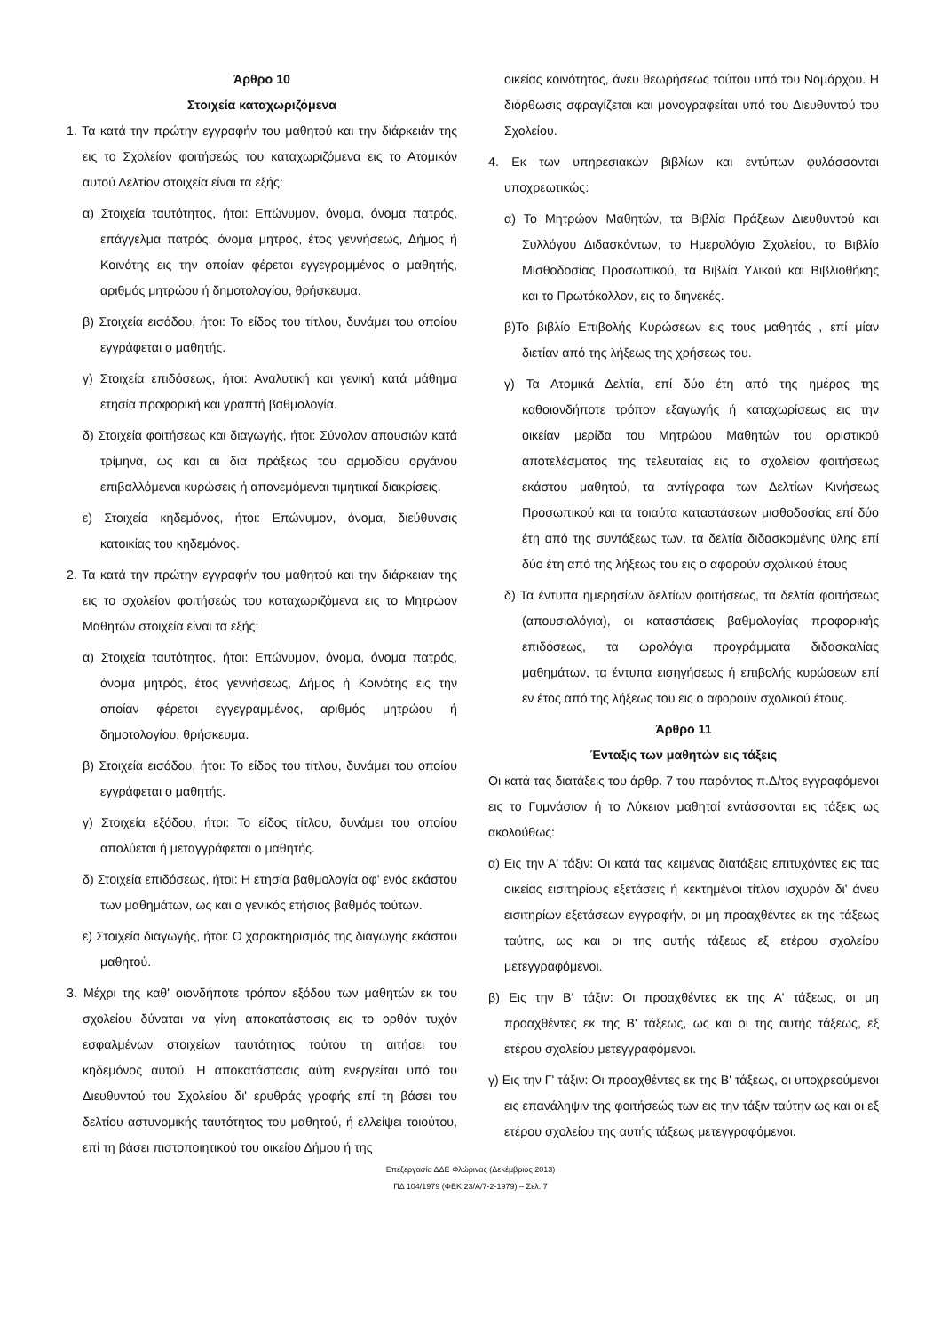Άρθρο 10
Στοιχεία καταχωριζόμενα
1. Τα κατά την πρώτην εγγραφήν του μαθητού και την διάρκειάν της εις το Σχολείον φοιτήσεώς του καταχωριζόμενα εις το Ατομικόν αυτού Δελτίον στοιχεία είναι τα εξής:
α) Στοιχεία ταυτότητος, ήτοι: Επώνυμον, όνομα, όνομα πατρός, επάγγελμα πατρός, όνομα μητρός, έτος γεννήσεως, Δήμος ή Κοινότης εις την οποίαν φέρεται εγγεγραμμένος ο μαθητής, αριθμός μητρώου ή δημοτολογίου, θρήσκευμα.
β) Στοιχεία εισόδου, ήτοι: Το είδος του τίτλου, δυνάμει του οποίου εγγράφεται ο μαθητής.
γ) Στοιχεία επιδόσεως, ήτοι: Αναλυτική και γενική κατά μάθημα ετησία προφορική και γραπτή βαθμολογία.
δ) Στοιχεία φοιτήσεως και διαγωγής, ήτοι: Σύνολον απουσιών κατά τρίμηνα, ως και αι δια πράξεως του αρμοδίου οργάνου επιβαλλόμεναι κυρώσεις ή απονεμόμεναι τιμητικαί διακρίσεις.
ε) Στοιχεία κηδεμόνος, ήτοι: Επώνυμον, όνομα, διεύθυνσις κατοικίας του κηδεμόνος.
2. Τα κατά την πρώτην εγγραφήν του μαθητού και την διάρκειαν της εις το σχολείον φοιτήσεώς του καταχωριζόμενα εις το Μητρώον Μαθητών στοιχεία είναι τα εξής:
α) Στοιχεία ταυτότητος, ήτοι: Επώνυμον, όνομα, όνομα πατρός, όνομα μητρός, έτος γεννήσεως, Δήμος ή Κοινότης εις την οποίαν φέρεται εγγεγραμμένος, αριθμός μητρώου ή δημοτολογίου, θρήσκευμα.
β) Στοιχεία εισόδου, ήτοι: Το είδος του τίτλου, δυνάμει του οποίου εγγράφεται ο μαθητής.
γ) Στοιχεία εξόδου, ήτοι: Το είδος τίτλου, δυνάμει του οποίου απολύεται ή μεταγγράφεται ο μαθητής.
δ) Στοιχεία επιδόσεως, ήτοι: Η ετησία βαθμολογία αφ' ενός εκάστου των μαθημάτων, ως και ο γενικός ετήσιος βαθμός τούτων.
ε) Στοιχεία διαγωγής, ήτοι: Ο χαρακτηρισμός της διαγωγής εκάστου μαθητού.
3. Μέχρι της καθ' οιονδήποτε τρόπον εξόδου των μαθητών εκ του σχολείου δύναται να γίνη αποκατάστασις εις το ορθόν τυχόν εσφαλμένων στοιχείων ταυτότητος τούτου τη αιτήσει του κηδεμόνος αυτού. Η αποκατάστασις αύτη ενεργείται υπό του Διευθυντού του Σχολείου δι' ερυθράς γραφής επί τη βάσει του δελτίου αστυνομικής ταυτότητος του μαθητού, ή ελλείψει τοιούτου, επί τη βάσει πιστοποιητικού του οικείου Δήμου ή της
οικείας κοινότητος, άνευ θεωρήσεως τούτου υπό του Νομάρχου. Η διόρθωσις σφραγίζεται και μονογραφείται υπό του Διευθυντού του Σχολείου.
4. Εκ των υπηρεσιακών βιβλίων και εντύπων φυλάσσονται υποχρεωτικώς:
α) Το Μητρώον Μαθητών, τα Βιβλία Πράξεων Διευθυντού και Συλλόγου Διδασκόντων, το Ημερολόγιο Σχολείου, το Βιβλίο Μισθοδοσίας Προσωπικού, τα Βιβλία Υλικού και Βιβλιοθήκης και το Πρωτόκολλον, εις το διηνεκές.
β)Το βιβλίο Επιβολής Κυρώσεων εις τους μαθητάς , επί μίαν διετίαν από της λήξεως της χρήσεως του.
γ) Τα Ατομικά Δελτία, επί δύο έτη από της ημέρας της καθοιονδήποτε τρόπον εξαγωγής ή καταχωρίσεως εις την οικείαν μερίδα του Μητρώου Μαθητών του οριστικού αποτελέσματος της τελευταίας εις το σχολείον φοιτήσεως εκάστου μαθητού, τα αντίγραφα των Δελτίων Κινήσεως Προσωπικού και τα τοιαύτα καταστάσεων μισθοδοσίας επί δύο έτη από της συντάξεως των, τα δελτία διδασκομένης ύλης επί δύο έτη από της λήξεως του εις ο αφορούν σχολικού έτους
δ) Τα έντυπα ημερησίων δελτίων φοιτήσεως, τα δελτία φοιτήσεως (απουσιολόγια), οι καταστάσεις βαθμολογίας προφορικής επιδόσεως, τα ωρολόγια προγράμματα διδασκαλίας μαθημάτων, τα έντυπα εισηγήσεως ή επιβολής κυρώσεων επί εν έτος από της λήξεως του εις ο αφορούν σχολικού έτους.
Άρθρο 11
Ένταξις των μαθητών εις τάξεις
Οι κατά τας διατάξεις του άρθρ. 7 του παρόντος π.Δ/τος εγγραφόμενοι εις το Γυμνάσιον ή το Λύκειον μαθηταί εντάσσονται εις τάξεις ως ακολούθως:
α) Εις την Α' τάξιν: Οι κατά τας κειμένας διατάξεις επιτυχόντες εις τας οικείας εισιτηρίους εξετάσεις ή κεκτημένοι τίτλον ισχυρόν δι' άνευ εισιτηρίων εξετάσεων εγγραφήν, οι μη προαχθέντες εκ της τάξεως ταύτης, ως και οι της αυτής τάξεως εξ ετέρου σχολείου μετεγγραφόμενοι.
β) Εις την Β' τάξιν: Οι προαχθέντες εκ της Α' τάξεως, οι μη προαχθέντες εκ της Β' τάξεως, ως και οι της αυτής τάξεως, εξ ετέρου σχολείου μετεγγραφόμενοι.
γ) Εις την Γ' τάξιν: Οι προαχθέντες εκ της Β' τάξεως, οι υποχρεούμενοι εις επανάληψιν της φοιτήσεώς των εις την τάξιν ταύτην ως και οι εξ ετέρου σχολείου της αυτής τάξεως μετεγγραφόμενοι.
Επεξεργασία ΔΔΕ Φλώρινας (Δεκέμβριος 2013)
ΠΔ 104/1979 (ΦΕΚ 23/Α/7-2-1979) – Σελ. 7